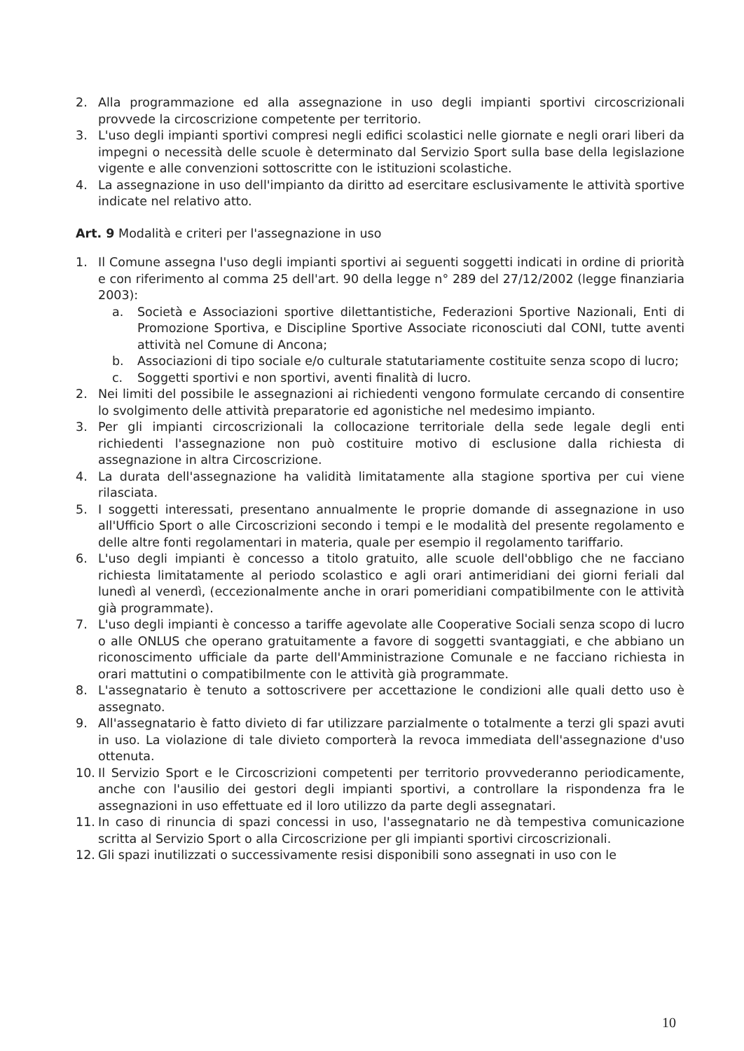2. Alla programmazione ed alla assegnazione in uso degli impianti sportivi circoscrizionali provvede la circoscrizione competente per territorio.
3. L'uso degli impianti sportivi compresi negli edifici scolastici nelle giornate e negli orari liberi da impegni o necessità delle scuole è determinato dal Servizio Sport sulla base della legislazione vigente e alle convenzioni sottoscritte con le istituzioni scolastiche.
4. La assegnazione in uso dell'impianto da diritto ad esercitare esclusivamente le attività sportive indicate nel relativo atto.
Art. 9 Modalità e criteri per l'assegnazione in uso
1. Il Comune assegna l'uso degli impianti sportivi ai seguenti soggetti indicati in ordine di priorità e con riferimento al comma 25 dell'art. 90 della legge n° 289 del 27/12/2002 (legge finanziaria 2003):
a. Società e Associazioni sportive dilettantistiche, Federazioni Sportive Nazionali, Enti di Promozione Sportiva, e Discipline Sportive Associate riconosciuti dal CONI, tutte aventi attività nel Comune di Ancona;
b. Associazioni di tipo sociale e/o culturale statutariamente costituite senza scopo di lucro;
c. Soggetti sportivi e non sportivi, aventi finalità di lucro.
2. Nei limiti del possibile le assegnazioni ai richiedenti vengono formulate cercando di consentire lo svolgimento delle attività preparatorie ed agonistiche nel medesimo impianto.
3. Per gli impianti circoscrizionali la collocazione territoriale della sede legale degli enti richiedenti l'assegnazione non può costituire motivo di esclusione dalla richiesta di assegnazione in altra Circoscrizione.
4. La durata dell'assegnazione ha validità limitatamente alla stagione sportiva per cui viene rilasciata.
5. I soggetti interessati, presentano annualmente le proprie domande di assegnazione in uso all'Ufficio Sport o alle Circoscrizioni secondo i tempi e le modalità del presente regolamento e delle altre fonti regolamentari in materia, quale per esempio il regolamento tariffario.
6. L'uso degli impianti è concesso a titolo gratuito, alle scuole dell'obbligo che ne facciano richiesta limitatamente al periodo scolastico e agli orari antimeridiani dei giorni feriali dal lunedì al venerdì, (eccezionalmente anche in orari pomeridiani compatibilmente con le attività già programmate).
7. L'uso degli impianti è concesso a tariffe agevolate alle Cooperative Sociali senza scopo di lucro o alle ONLUS che operano gratuitamente a favore di soggetti svantaggiati, e che abbiano un riconoscimento ufficiale da parte dell'Amministrazione Comunale e ne facciano richiesta in orari mattutini o compatibilmente con le attività già programmate.
8. L'assegnatario è tenuto a sottoscrivere per accettazione le condizioni alle quali detto uso è assegnato.
9. All'assegnatario è fatto divieto di far utilizzare parzialmente o totalmente a terzi gli spazi avuti in uso. La violazione di tale divieto comporterà la revoca immediata dell'assegnazione d'uso ottenuta.
10. Il Servizio Sport e le Circoscrizioni competenti per territorio provvederanno periodicamente, anche con l'ausilio dei gestori degli impianti sportivi, a controllare la rispondenza fra le assegnazioni in uso effettuate ed il loro utilizzo da parte degli assegnatari.
11. In caso di rinuncia di spazi concessi in uso, l'assegnatario ne dà tempestiva comunicazione scritta al Servizio Sport o alla Circoscrizione per gli impianti sportivi circoscrizionali.
12. Gli spazi inutilizzati o successivamente resisi disponibili sono assegnati in uso con le
10